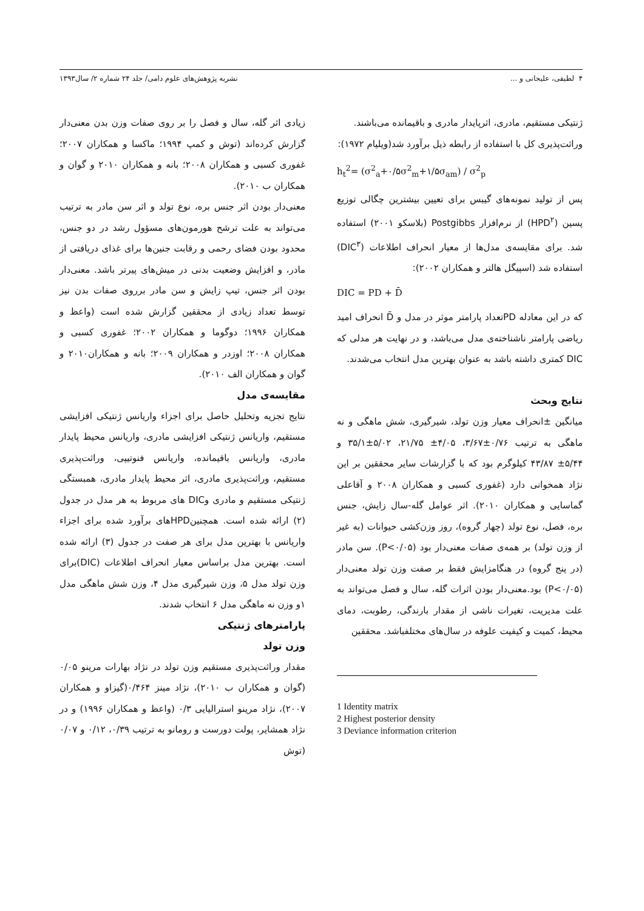۴ لطیفی، علیجانی و ... نشریه پژوهش‌های علوم دامی/ جلد ۲۴ شماره ۲/ سال۱۳۹۳
ژنتیکی مستقیم، مادری، اثرپایدار مادری و باقیمانده می‌باشند.
وراثت‌پذیری کل با استفاده از رابطه ذیل برآورد شد(ویلیام ۱۹۷۲):
h<sub>t</sub><sup>2</sup>= (σ<sup>2</sup><sub>a</sub>+۰/۵σ<sup>2</sup><sub>m</sub>+۱/۵σ<sub>am</sub>) / σ<sup>2</sup><sub>p</sub>
پس از تولید نمونه‌های گیبس برای تعیین بیشترین چگالی توزیع پسین (HPD<sup>۲</sup>) از نرم‌افزار Postgibbs (بلاسکو ۲۰۰۱) استفاده شد. برای مقایسه‌ی مدل‌ها از معیار انحراف اطلاعات (DIC<sup>۳</sup>) استفاده شد (اسپیگل هالتر و همکاران ۲۰۰۲):
DIC = PD + D̄
که در این معادله PDتعداد پارامتر موثر در مدل و D̄ انحراف امید ریاضی پارامتر ناشناخته‌ی مدل می‌باشد، و در نهایت هر مدلی که DIC کمتری داشته باشد به عنوان بهترین مدل انتخاب می‌شدند.
نتایج وبحث
میانگین ±انحراف معیار وزن تولد، شیرگیری، شش ماهگی و نه ماهگی به ترتیب ۰/۷۶±۳/۶۷، ۴/۰۵± ۲۱/۷۵، ۵/۰۲±۳۵/۱ و ۵/۴۴± ۴۳/۸۷ کیلوگرم بود که با گزارشات سایر محققین بر این نژاد همخوانی دارد (غفوری کسبی و همکاران ۲۰۰۸ و آقاعلی گماسایی و همکاران ۲۰۱۰). اثر عوامل گله-سال زایش، جنس بره، فصل، نوع تولد (چهار گروه)، روز وزن‌کشی حیوانات (به غیر از وزن تولد) بر همه‌ی صفات معنی‌دار بود (P<۰/۰۵). سن مادر (در پنج گروه) در هنگامزایش فقط بر صفت وزن تولد معنی‌دار (P<۰/۰۵) بود.معنی‌دار بودن اثرات گله، سال و فصل می‌تواند به علت مدیریت، تغیرات ناشی از مقدار بارندگی، رطوبت، دمای محیط، کمیت و کیفیت علوفه در سال‌های مختلفباشد. محققین
1 Identity matrix
2 Highest posterior density
3 Deviance information criterion
زیادی اثر گله، سال و فصل را بر روی صفات وزن بدن معنی‌دار گزارش کرده‌اند (توش و کمپ ۱۹۹۴؛ ماکسا و همکاران ۲۰۰۷؛ غفوری کسبی و همکاران ۲۰۰۸؛ بانه و همکاران ۲۰۱۰ و گوان و همکاران ب ۲۰۱۰).
معنی‌دار بودن اثر جنس بره، نوع تولد و اثر سن مادر به ترتیب می‌تواند به علت ترشح هورمون‌های مسؤول رشد در دو جنس، محدود بودن فضای رحمی و رقابت جنین‌ها برای غذای دریافتی از مادر، و افزایش وضعیت بدنی در میش‌های پیرتر باشد. معنی‌دار بودن اثر جنس، تیپ زایش و سن مادر برروی صفات بدن نیز توسط تعداد زیادی از محققین گزارش شده است (واعظ و همکاران ۱۹۹۶؛ دوگوما و همکاران ۲۰۰۲؛ غفوری کسبی و همکاران ۲۰۰۸؛ اوزدر و همکاران ۲۰۰۹؛ بانه و همکاران۲۰۱۰ و گوان و همکاران الف ۲۰۱۰).
مقایسه‌ی مدل
نتایج تجزیه وتحلیل حاصل برای اجزاء واریانس ژنتیکی افزایشی مستقیم، واریانس ژنتیکی افزایشی مادری، واریانس محیط پایدار مادری، واریانس باقیمانده، واریانس فنوتیپی، وراثت‌پذیری مستقیم، وراثت‌پذیری مادری، اثر محیط پایدار مادری، همبستگی ژنتیکی مستقیم و مادری وDIC های مربوط به هر مدل در جدول (۲) ارائه شده است. همچنینHPDهای برآورد شده برای اجزاء واریانس با بهترین مدل برای هر صفت در جدول (۳) ارائه شده است. بهترین مدل براساس معیار انحراف اطلاعات (DIC)برای وزن تولد مدل ۵، وزن شیرگیری مدل ۴، وزن شش ماهگی مدل ۱و وزن نه ماهگی مدل ۶ انتخاب شدند.
پارامترهای ژنتیکی
وزن تولد
مقدار وراثت‌پذیری مستقیم وزن تولد در نژاد بهارات مرینو ۰/۰۵ (گوان و همکاران ب ۲۰۱۰)، نژاد مینز ۰/۴۶۴(گیزاو و همکاران ۲۰۰۷)، نژاد مرینو استرالیایی ۰/۳ (واعظ و همکاران ۱۹۹۶) و در نژاد همشایر، پولت دورست و رومانو به ترتیب ۰/۳۹، ۰/۱۲ و ۰/۰۷ (توش